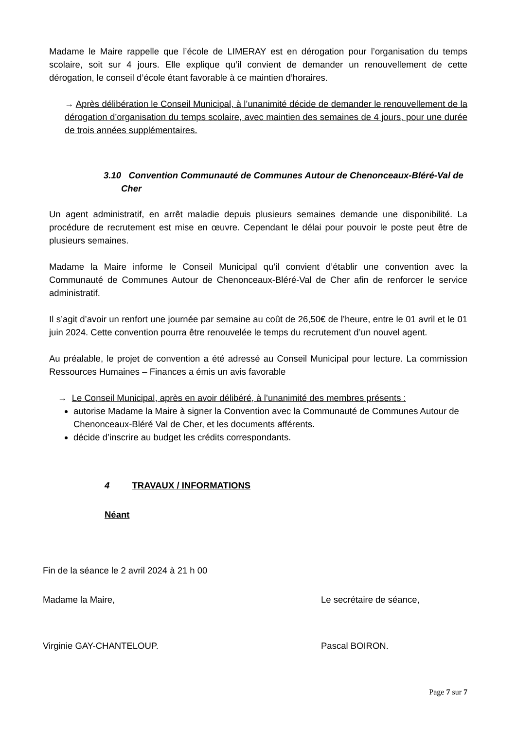Madame le Maire rappelle que l’école de LIMERAY est en dérogation pour l’organisation du temps scolaire, soit sur 4 jours. Elle explique qu’il convient de demander un renouvellement de cette dérogation, le conseil d’école étant favorable à ce maintien d’horaires.
→ Après délibération le Conseil Municipal, à l’unanimité décide de demander le renouvellement de la dérogation d’organisation du temps scolaire, avec maintien des semaines de 4 jours, pour une durée de trois années supplémentaires.
3.10 Convention Communauté de Communes Autour de Chenonceaux-Bléré-Val de
Cher
Un agent administratif, en arrêt maladie depuis plusieurs semaines demande une disponibilité. La procédure de recrutement est mise en œuvre. Cependant le délai pour pouvoir le poste peut être de plusieurs semaines.
Madame la Maire informe le Conseil Municipal qu’il convient d’établir une convention avec la Communauté de Communes Autour de Chenonceaux-Bléré-Val de Cher afin de renforcer le service administratif.
Il s’agit d’avoir un renfort une journée par semaine au coût de 26,50€ de l’heure, entre le 01 avril et le 01 juin 2024. Cette convention pourra être renouvelée le temps du recrutement d’un nouvel agent.
Au préalable, le projet de convention a été adressé au Conseil Municipal pour lecture. La commission Ressources Humaines – Finances a émis un avis favorable
→ Le Conseil Municipal, après en avoir délibéré, à l’unanimité des membres présents :
autorise Madame la Maire à signer la Convention avec la Communauté de Communes Autour de Chenonceaux-Bléré Val de Cher, et les documents afférents.
décide d’inscrire au budget les crédits correspondants.
4 TRAVAUX / INFORMATIONS
Néant
Fin de la séance le 2 avril 2024 à 21 h 00
Madame la Maire, Le secrétaire de séance,
Virginie GAY-CHANTELOUP. Pascal BOIRON.
Page 7 sur 7